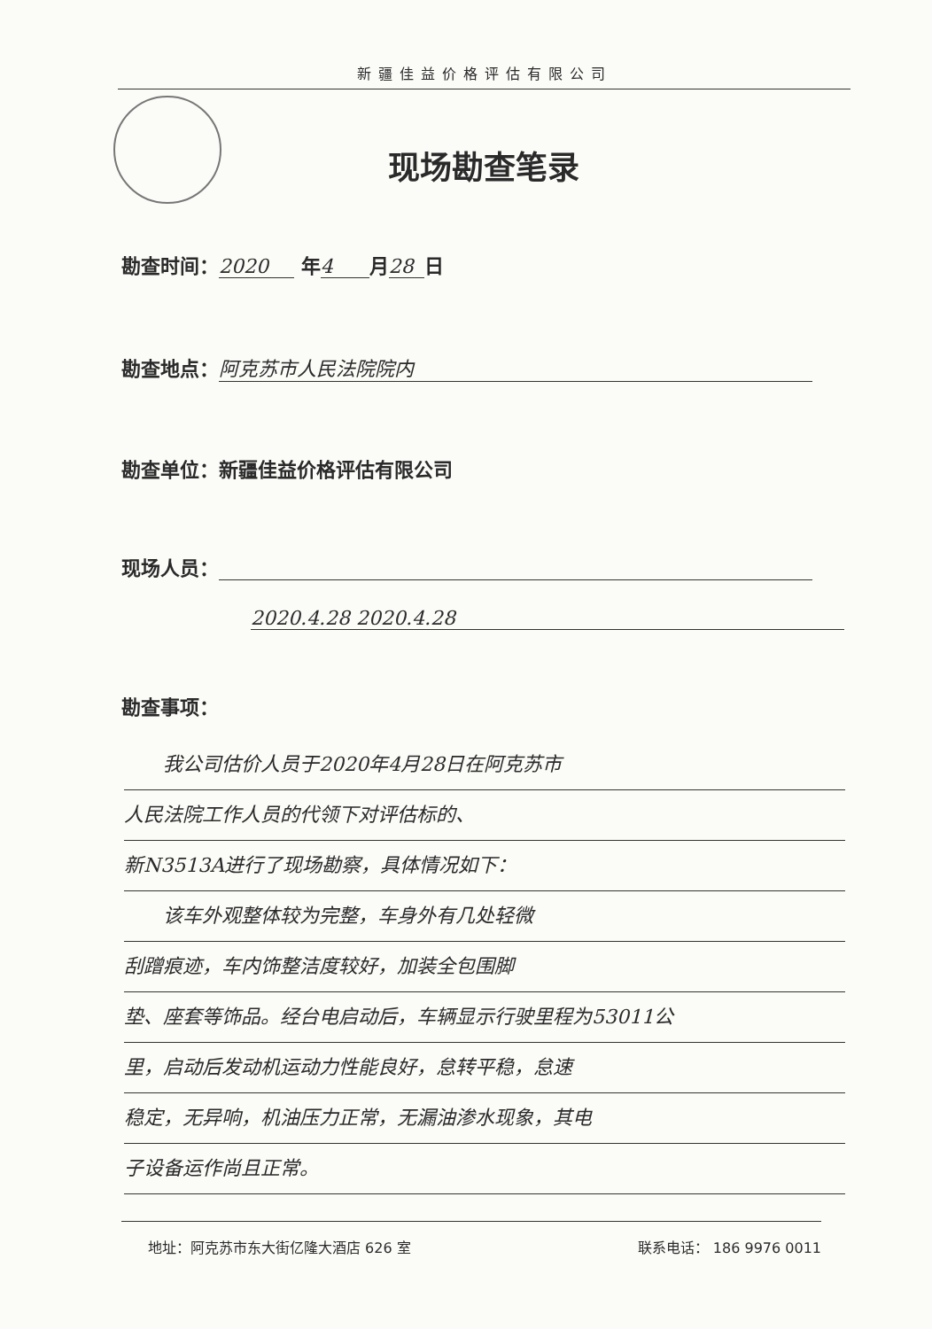新疆佳益价格评估有限公司
现场勘查笔录
勘查时间： 2020 年 4 月 28 日
勘查地点： 阿克苏市人民法院院内
勘查单位：新疆佳益价格评估有限公司
现场人员：
2020.4.28 2020.4.28
勘查事项：
　　我公司估价人员于2020年4月28日在阿克苏市
人民法院工作人员的代领下对评估标的、
新N3513A进行了现场勘察，具体情况如下：
　　该车外观整体较为完整，车身外有几处轻微
刮蹭痕迹，车内饰整洁度较好，加装全包围脚
垫、座套等饰品。经台电启动后，车辆显示行驶里程为53011公
里，启动后发动机运动力性能良好，怠转平稳，怠速
稳定，无异响，机油压力正常，无漏油渗水现象，其电
子设备运作尚且正常。
地址：阿克苏市东大街亿隆大酒店 626 室 联系电话： 186 9976 0011